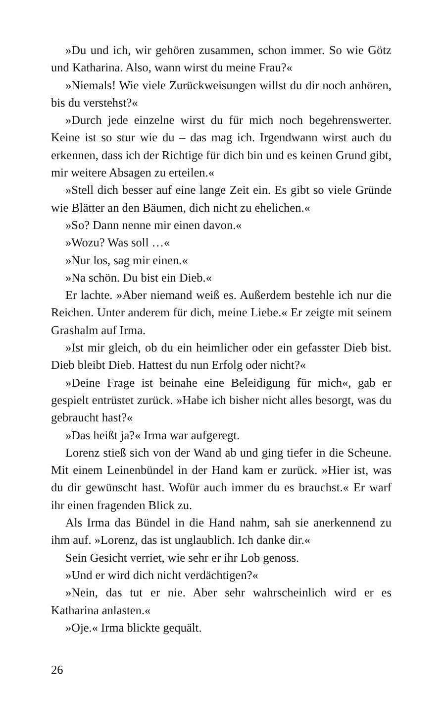»Du und ich, wir gehören zusammen, schon immer. So wie Götz und Katharina. Also, wann wirst du meine Frau?«
»Niemals! Wie viele Zurückweisungen willst du dir noch anhören, bis du verstehst?«
»Durch jede einzelne wirst du für mich noch begehrenswerter. Keine ist so stur wie du – das mag ich. Irgendwann wirst auch du erkennen, dass ich der Richtige für dich bin und es keinen Grund gibt, mir weitere Absagen zu erteilen.«
»Stell dich besser auf eine lange Zeit ein. Es gibt so viele Gründe wie Blätter an den Bäumen, dich nicht zu ehelichen.«
»So? Dann nenne mir einen davon.«
»Wozu? Was soll …«
»Nur los, sag mir einen.«
»Na schön. Du bist ein Dieb.«
Er lachte. »Aber niemand weiß es. Außerdem bestehle ich nur die Reichen. Unter anderem für dich, meine Liebe.« Er zeigte mit seinem Grashalm auf Irma.
»Ist mir gleich, ob du ein heimlicher oder ein gefasster Dieb bist. Dieb bleibt Dieb. Hattest du nun Erfolg oder nicht?«
»Deine Frage ist beinahe eine Beleidigung für mich«, gab er gespielt entrüstet zurück. »Habe ich bisher nicht alles besorgt, was du gebraucht hast?«
»Das heißt ja?« Irma war aufgeregt.
Lorenz stieß sich von der Wand ab und ging tiefer in die Scheune. Mit einem Leinenbündel in der Hand kam er zurück. »Hier ist, was du dir gewünscht hast. Wofür auch immer du es brauchst.« Er warf ihr einen fragenden Blick zu.
Als Irma das Bündel in die Hand nahm, sah sie anerkennend zu ihm auf. »Lorenz, das ist unglaublich. Ich danke dir.«
Sein Gesicht verriet, wie sehr er ihr Lob genoss.
»Und er wird dich nicht verdächtigen?«
»Nein, das tut er nie. Aber sehr wahrscheinlich wird er es Katharina anlasten.«
»Oje.« Irma blickte gequält.
26